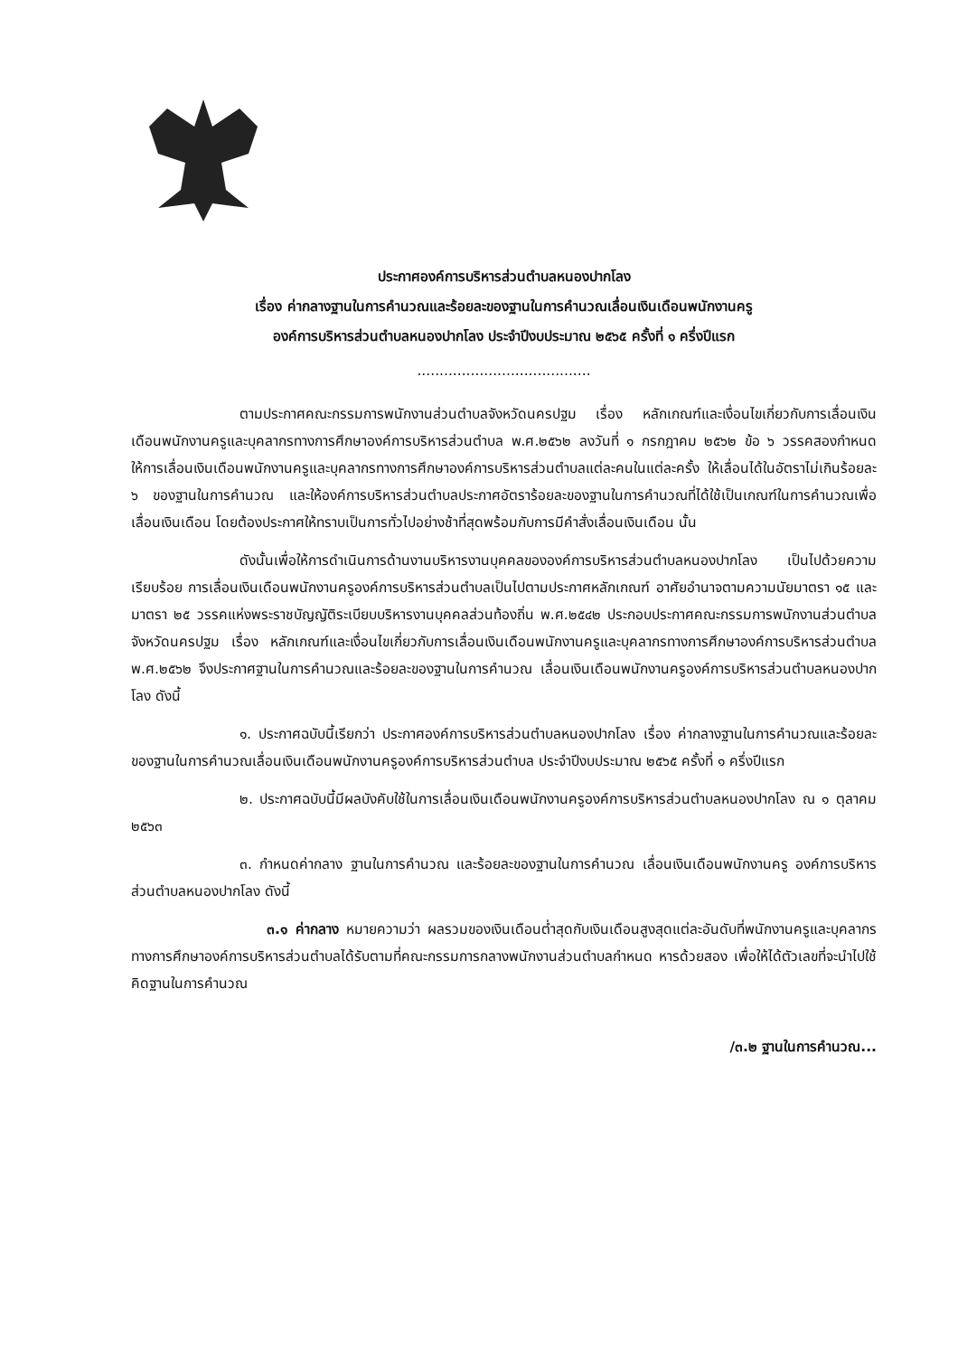ประกาศองค์การบริหารส่วนตำบลหนองปากโลง
เรื่อง ค่ากลางฐานในการคำนวณและร้อยละของฐานในการคำนวณเลื่อนเงินเดือนพนักงานครู
องค์การบริหารส่วนตำบลหนองปากโลง ประจำปีงบประมาณ ๒๕๖๕ ครั้งที่ ๑ ครึ่งปีแรก
.......................................
ตามประกาศคณะกรรมการพนักงานส่วนตำบลจังหวัดนครปฐม เรื่อง หลักเกณฑ์และเงื่อนไขเกี่ยวกับการเลื่อนเงินเดือนพนักงานครูและบุคลากรทางการศึกษาองค์การบริหารส่วนตำบล พ.ศ.๒๕๖๒ ลงวันที่ ๑ กรกฎาคม ๒๕๖๒ ข้อ ๖ วรรคสองกำหนดให้การเลื่อนเงินเดือนพนักงานครูและบุคลากรทางการศึกษาองค์การบริหารส่วนตำบลแต่ละคนในแต่ละครั้ง ให้เลื่อนได้ในอัตราไม่เกินร้อยละ ๖ ของฐานในการคำนวณ และให้องค์การบริหารส่วนตำบลประกาศอัตราร้อยละของฐานในการคำนวณที่ได้ใช้เป็นเกณฑ์ในการคำนวณเพื่อเลื่อนเงินเดือน โดยต้องประกาศให้ทราบเป็นการทั่วไปอย่างช้าที่สุดพร้อมกับการมีคำสั่งเลื่อนเงินเดือน นั้น
ดังนั้นเพื่อให้การดำเนินการด้านงานบริหารงานบุคคลขององค์การบริหารส่วนตำบลหนองปากโลง เป็นไปด้วยความเรียบร้อย การเลื่อนเงินเดือนพนักงานครูองค์การบริหารส่วนตำบลเป็นไปตามประกาศหลักเกณฑ์ อาศัยอำนาจตามความนัยมาตรา ๑๕ และมาตรา ๒๕ วรรคแห่งพระราชบัญญัติระเบียบบริหารงานบุคคลส่วนท้องถิ่น พ.ศ.๒๕๔๒ ประกอบประกาศคณะกรรมการพนักงานส่วนตำบลจังหวัดนครปฐม เรื่อง หลักเกณฑ์และเงื่อนไขเกี่ยวกับการเลื่อนเงินเดือนพนักงานครูและบุคลากรทางการศึกษาองค์การบริหารส่วนตำบล พ.ศ.๒๕๖๒ จึงประกาศฐานในการคำนวณและร้อยละของฐานในการคำนวณ เลื่อนเงินเดือนพนักงานครูองค์การบริหารส่วนตำบลหนองปากโลง ดังนี้
๑. ประกาศฉบับนี้เรียกว่า ประกาศองค์การบริหารส่วนตำบลหนองปากโลง เรื่อง ค่ากลางฐานในการคำนวณและร้อยละของฐานในการคำนวณเลื่อนเงินเดือนพนักงานครูองค์การบริหารส่วนตำบล ประจำปีงบประมาณ ๒๕๖๕ ครั้งที่ ๑ ครึ่งปีแรก
๒. ประกาศฉบับนี้มีผลบังคับใช้ในการเลื่อนเงินเดือนพนักงานครูองค์การบริหารส่วนตำบลหนองปากโลง ณ ๑ ตุลาคม ๒๕๖๓
๓. กำหนดค่ากลาง ฐานในการคำนวณ และร้อยละของฐานในการคำนวณ เลื่อนเงินเดือนพนักงานครู องค์การบริหารส่วนตำบลหนองปากโลง ดังนี้
๓.๑ ค่ากลาง หมายความว่า ผลรวมของเงินเดือนต่ำสุดกับเงินเดือนสูงสุดแต่ละอันดับที่พนักงานครูและบุคลากรทางการศึกษาองค์การบริหารส่วนตำบลได้รับตามที่คณะกรรมการกลางพนักงานส่วนตำบลกำหนด หารด้วยสอง เพื่อให้ได้ตัวเลขที่จะนำไปใช้คิดฐานในการคำนวณ
/๓.๒ ฐานในการคำนวณ...